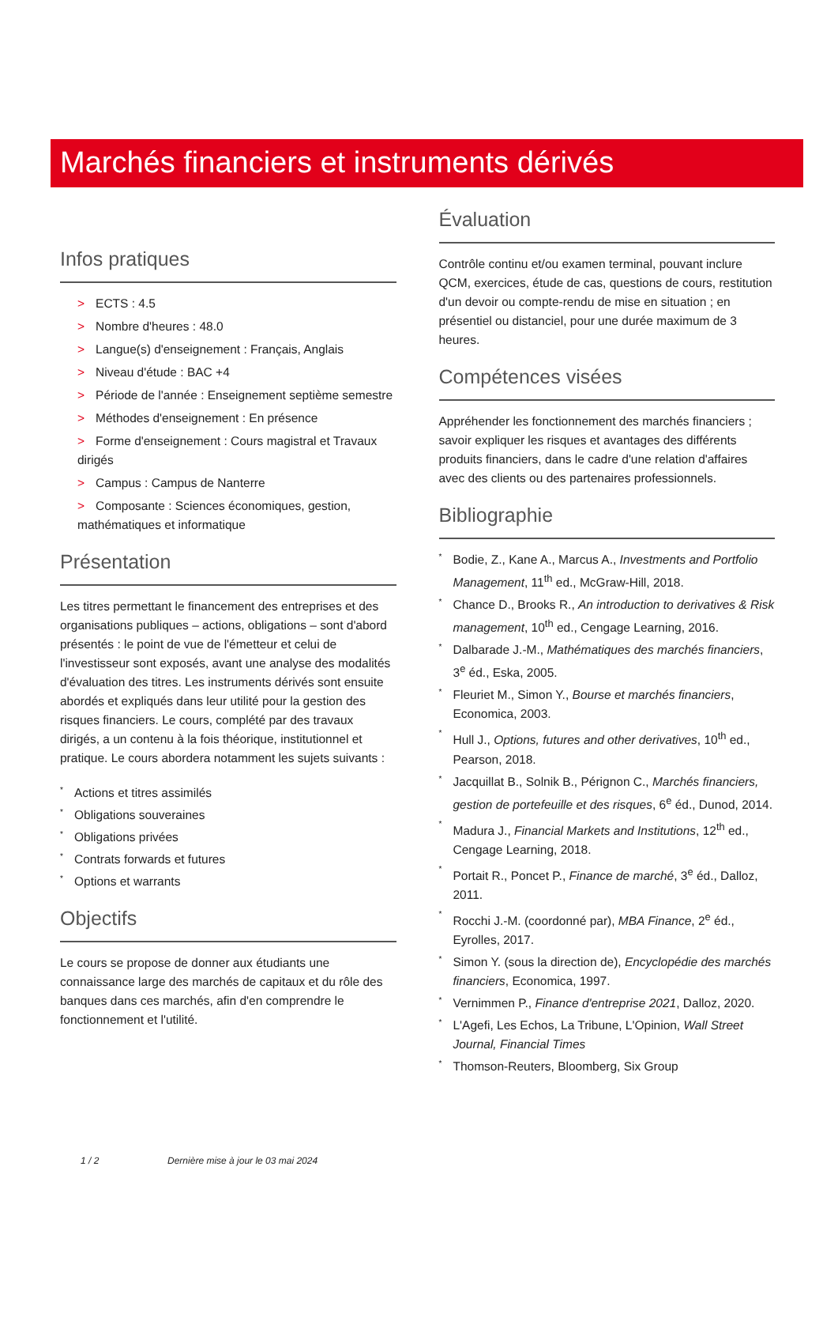Marchés financiers et instruments dérivés
Infos pratiques
> ECTS : 4.5
> Nombre d'heures : 48.0
> Langue(s) d'enseignement : Français, Anglais
> Niveau d'étude : BAC +4
> Période de l'année : Enseignement septième semestre
> Méthodes d'enseignement : En présence
> Forme d'enseignement : Cours magistral et Travaux dirigés
> Campus : Campus de Nanterre
> Composante : Sciences économiques, gestion, mathématiques et informatique
Présentation
Les titres permettant le financement des entreprises et des organisations publiques – actions, obligations – sont d'abord présentés : le point de vue de l'émetteur et celui de l'investisseur sont exposés, avant une analyse des modalités d'évaluation des titres. Les instruments dérivés sont ensuite abordés et expliqués dans leur utilité pour la gestion des risques financiers. Le cours, complété par des travaux dirigés, a un contenu à la fois théorique, institutionnel et pratique. Le cours abordera notamment les sujets suivants :
* Actions et titres assimilés
* Obligations souveraines
* Obligations privées
* Contrats forwards et futures
* Options et warrants
Objectifs
Le cours se propose de donner aux étudiants une connaissance large des marchés de capitaux et du rôle des banques dans ces marchés, afin d'en comprendre le fonctionnement et l'utilité.
Évaluation
Contrôle continu et/ou examen terminal, pouvant inclure QCM, exercices, étude de cas, questions de cours, restitution d'un devoir ou compte-rendu de mise en situation ; en présentiel ou distanciel, pour une durée maximum de 3 heures.
Compétences visées
Appréhender les fonctionnement des marchés financiers ; savoir expliquer les risques et avantages des différents produits financiers, dans le cadre d'une relation d'affaires avec des clients ou des partenaires professionnels.
Bibliographie
* Bodie, Z., Kane A., Marcus A., Investments and Portfolio Management, 11<sup>th</sup> ed., McGraw-Hill, 2018.
* Chance D., Brooks R., An introduction to derivatives & Risk management, 10<sup>th</sup> ed., Cengage Learning, 2016.
* Dalbarade J.-M., Mathématiques des marchés financiers, 3<sup>e</sup> éd., Eska, 2005.
* Fleuriet M., Simon Y., Bourse et marchés financiers, Economica, 2003.
* Hull J., Options, futures and other derivatives, 10<sup>th</sup> ed., Pearson, 2018.
* Jacquillat B., Solnik B., Pérignon C., Marchés financiers, gestion de portefeuille et des risques, 6<sup>e</sup> éd., Dunod, 2014.
* Madura J., Financial Markets and Institutions, 12<sup>th</sup> ed., Cengage Learning, 2018.
* Portait R., Poncet P., Finance de marché, 3<sup>e</sup> éd., Dalloz, 2011.
* Rocchi J.-M. (coordonné par), MBA Finance, 2<sup>e</sup> éd., Eyrolles, 2017.
* Simon Y. (sous la direction de), Encyclopédie des marchés financiers, Economica, 1997.
* Vernimmen P., Finance d'entreprise 2021, Dalloz, 2020.
* L'Agefi, Les Echos, La Tribune, L'Opinion, Wall Street Journal, Financial Times
* Thomson-Reuters, Bloomberg, Six Group
1 / 2 Dernière mise à jour le 03 mai 2024